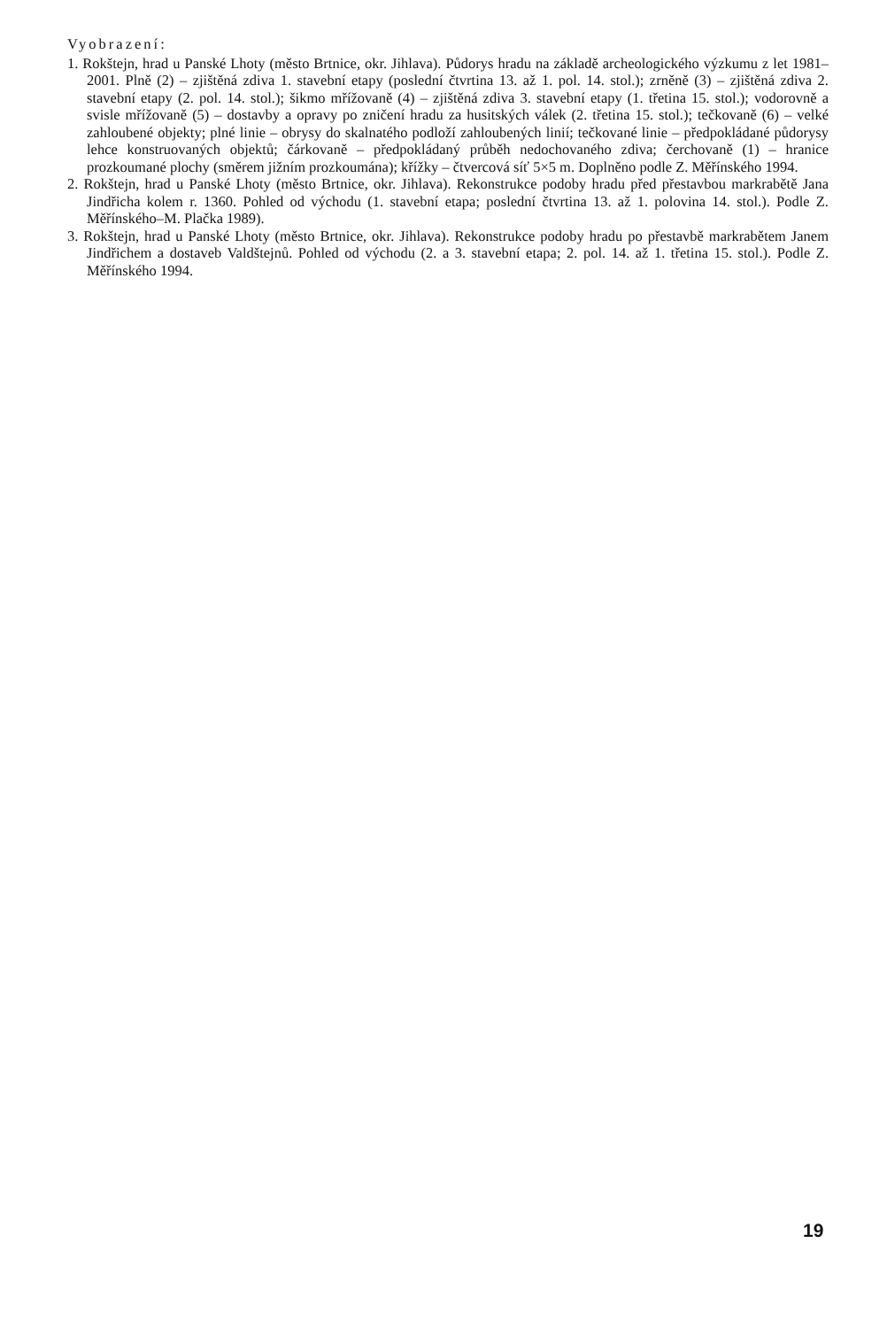Vyobrazení:
1. Rokštejn, hrad u Panské Lhoty (město Brtnice, okr. Jihlava). Půdorys hradu na základě archeologického výzkumu z let 1981–2001. Plně (2) – zjištěná zdiva 1. stavební etapy (poslední čtvrtina 13. až 1. pol. 14. stol.); zrněně (3) – zjištěná zdiva 2. stavební etapy (2. pol. 14. stol.); šikmo mřížovaně (4) – zjištěná zdiva 3. stavební etapy (1. třetina 15. stol.); vodorovně a svisle mřížovaně (5) – dostavby a opravy po zničení hradu za husitských válek (2. třetina 15. stol.); tečkovaně (6) – velké zahloubené objekty; plné linie – obrysy do skalnatého podloží zahloubených linií; tečkované linie – předpokládané půdorysy lehce konstruovaných objektů; čárkovaně – předpokládaný průběh nedochovaného zdiva; čerchovaně (1) – hranice prozkoumané plochy (směrem jižním prozkoumána); křížky – čtvercová síť 5×5 m. Doplněno podle Z. Měřínského 1994.
2. Rokštejn, hrad u Panské Lhoty (město Brtnice, okr. Jihlava). Rekonstrukce podoby hradu před přestavbou markrabětě Jana Jindřicha kolem r. 1360. Pohled od východu (1. stavební etapa; poslední čtvrtina 13. až 1. polovina 14. stol.). Podle Z. Měřínského–M. Plačka 1989).
3. Rokštejn, hrad u Panské Lhoty (město Brtnice, okr. Jihlava). Rekonstrukce podoby hradu po přestavbě markrabětem Janem Jindřichem a dostaveb Valdštejnů. Pohled od východu (2. a 3. stavební etapa; 2. pol. 14. až 1. třetina 15. stol.). Podle Z. Měřínského 1994.
19